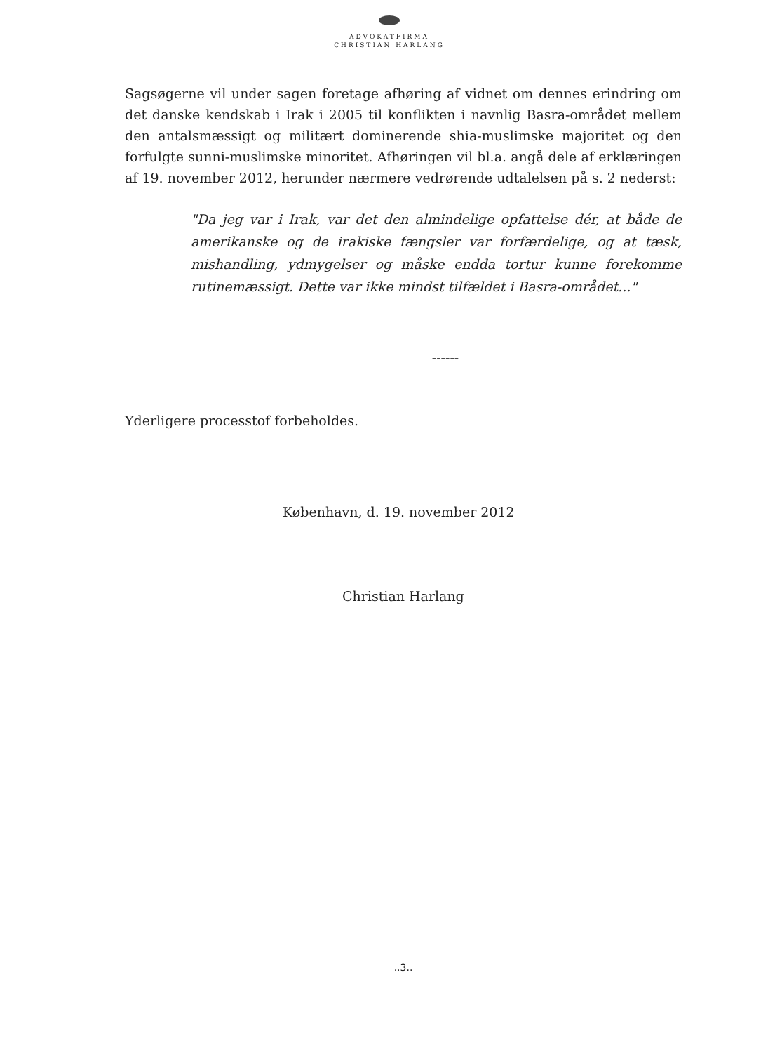ADVOKATFIRMA
CHRISTIAN HARLANG
Sagsøgerne vil under sagen foretage afhøring af vidnet om dennes erindring om det danske kendskab i Irak i 2005 til konflikten i navnlig Basra-området mellem den antalsmæssigt og militært dominerende shia-muslimske majoritet og den forfulgte sunni-muslimske minoritet. Afhøringen vil bl.a. angå dele af erklæringen af 19. november 2012, herunder nærmere vedrørende udtalelsen på s. 2 nederst:
"Da jeg var i Irak, var det den almindelige opfattelse dér, at både de amerikanske og de irakiske fængsler var forfærdelige, og at tæsk, mishandling, ydmygelser og måske endda tortur kunne forekomme rutinemæssigt. Dette var ikke mindst tilfældet i Basra-området..."
------
Yderligere processtof forbeholdes.
København, d. 19. november 2012
Christian Harlang
..3..